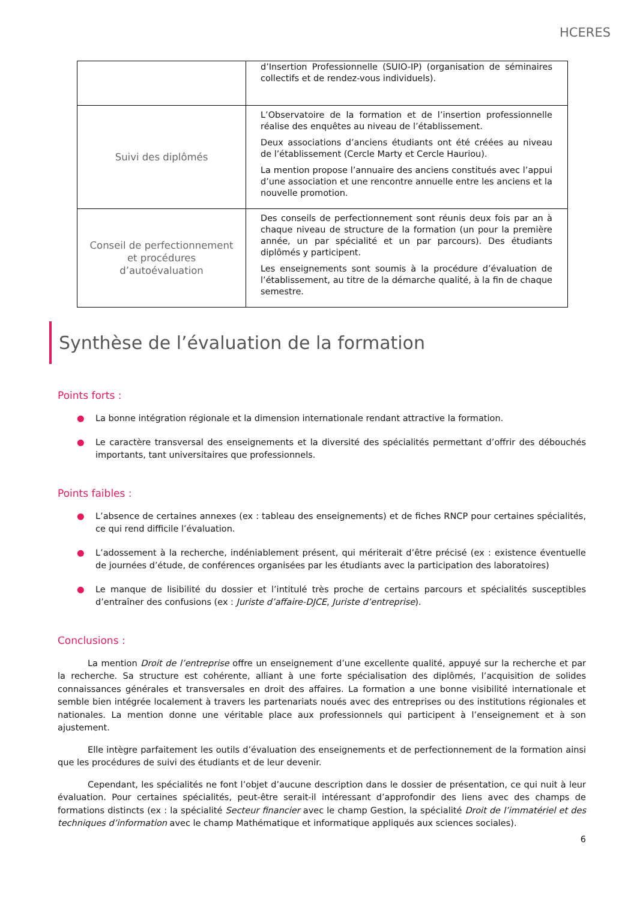HCERES
| | d’Insertion Professionnelle (SUIO-IP) (organisation de séminaires collectifs et de rendez-vous individuels). |
| Suivi des diplômés | L’Observatoire de la formation et de l’insertion professionnelle réalise des enquêtes au niveau de l’établissement. Deux associations d’anciens étudiants ont été créées au niveau de l’établissement (Cercle Marty et Cercle Hauriou). La mention propose l’annuaire des anciens constitués avec l’appui d’une association et une rencontre annuelle entre les anciens et la nouvelle promotion. |
| Conseil de perfectionnement et procédures d’autoévaluation | Des conseils de perfectionnement sont réunis deux fois par an à chaque niveau de structure de la formation (un pour la première année, un par spécialité et un par parcours). Des étudiants diplômés y participent. Les enseignements sont soumis à la procédure d’évaluation de l’établissement, au titre de la démarche qualité, à la fin de chaque semestre. |
Synthèse de l’évaluation de la formation
Points forts :
● La bonne intégration régionale et la dimension internationale rendant attractive la formation.
● Le caractère transversal des enseignements et la diversité des spécialités permettant d’offrir des débouchés importants, tant universitaires que professionnels.
Points faibles :
● L’absence de certaines annexes (ex : tableau des enseignements) et de fiches RNCP pour certaines spécialités, ce qui rend difficile l’évaluation.
● L’adossement à la recherche, indéniablement présent, qui mériterait d’être précisé (ex : existence éventuelle de journées d’étude, de conférences organisées par les étudiants avec la participation des laboratoires)
● Le manque de lisibilité du dossier et l’intitulé très proche de certains parcours et spécialités susceptibles d’entraîner des confusions (ex : Juriste d’affaire-DJCE, Juriste d’entreprise).
Conclusions :
La mention Droit de l’entreprise offre un enseignement d’une excellente qualité, appuyé sur la recherche et par la recherche. Sa structure est cohérente, alliant à une forte spécialisation des diplômés, l’acquisition de solides connaissances générales et transversales en droit des affaires. La formation a une bonne visibilité internationale et semble bien intégrée localement à travers les partenariats noués avec des entreprises ou des institutions régionales et nationales. La mention donne une véritable place aux professionnels qui participent à l’enseignement et à son ajustement.
Elle intègre parfaitement les outils d’évaluation des enseignements et de perfectionnement de la formation ainsi que les procédures de suivi des étudiants et de leur devenir.
Cependant, les spécialités ne font l’objet d’aucune description dans le dossier de présentation, ce qui nuit à leur évaluation. Pour certaines spécialités, peut-être serait-il intéressant d’approfondir des liens avec des champs de formations distincts (ex : la spécialité Secteur financier avec le champ Gestion, la spécialité Droit de l’immatériel et des techniques d’information avec le champ Mathématique et informatique appliqués aux sciences sociales).
6